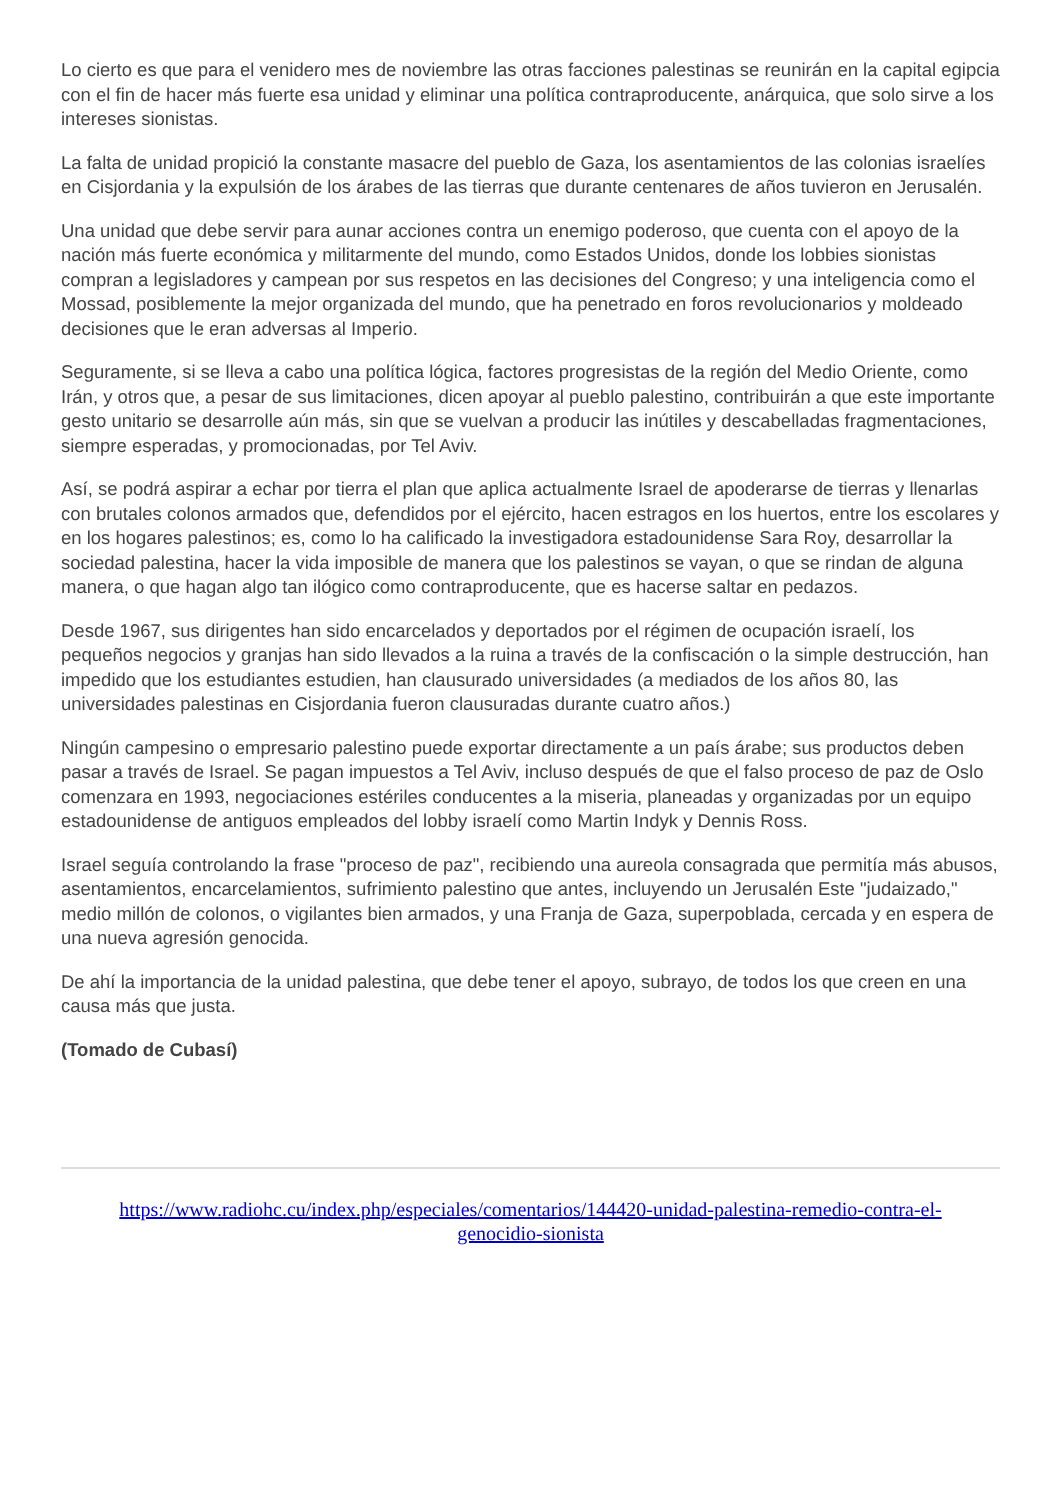Lo cierto es que para el venidero mes de noviembre las otras facciones palestinas se reunirán en la capital egipcia con el fin de hacer más fuerte esa unidad y eliminar una política contraproducente, anárquica, que solo sirve a los intereses sionistas.
La falta de unidad propició la constante masacre del pueblo de Gaza, los asentamientos de las colonias israelíes en Cisjordania y la expulsión de los árabes de las tierras que durante centenares de años tuvieron en Jerusalén.
Una unidad que debe servir para aunar acciones contra un enemigo poderoso, que cuenta con el apoyo de la nación más fuerte económica y militarmente del mundo, como Estados Unidos, donde los lobbies sionistas compran a legisladores y campean por sus respetos en las decisiones del Congreso; y una inteligencia como el Mossad, posiblemente la mejor organizada del mundo, que ha penetrado en foros revolucionarios y moldeado decisiones que le eran adversas al Imperio.
Seguramente, si se lleva a cabo una política lógica, factores progresistas de la región del Medio Oriente, como Irán, y otros que, a pesar de sus limitaciones, dicen apoyar al pueblo palestino, contribuirán a que este importante gesto unitario se desarrolle aún más, sin que se vuelvan a producir las inútiles y descabelladas fragmentaciones, siempre esperadas, y promocionadas, por Tel Aviv.
Así, se podrá aspirar a echar por tierra el plan que aplica actualmente Israel de apoderarse de tierras y llenarlas con brutales colonos armados que, defendidos por el ejército, hacen estragos en los huertos, entre los escolares y en los hogares palestinos; es, como lo ha calificado la investigadora estadounidense Sara Roy, desarrollar la sociedad palestina, hacer la vida imposible de manera que los palestinos se vayan, o que se rindan de alguna manera, o que hagan algo tan ilógico como contraproducente, que es hacerse saltar en pedazos.
Desde 1967, sus dirigentes han sido encarcelados y deportados por el régimen de ocupación israelí, los pequeños negocios y granjas han sido llevados a la ruina a través de la confiscación o la simple destrucción, han impedido que los estudiantes estudien, han clausurado universidades (a mediados de los años 80, las universidades palestinas en Cisjordania fueron clausuradas durante cuatro años.)
Ningún campesino o empresario palestino puede exportar directamente a un país árabe; sus productos deben pasar a través de Israel. Se pagan impuestos a Tel Aviv, incluso después de que el falso proceso de paz de Oslo comenzara en 1993, negociaciones estériles conducentes a la miseria, planeadas y organizadas por un equipo estadounidense de antiguos empleados del lobby israelí como Martin Indyk y Dennis Ross.
Israel seguía controlando la frase "proceso de paz", recibiendo una aureola consagrada que permitía más abusos, asentamientos, encarcelamientos, sufrimiento palestino que antes, incluyendo un Jerusalén Este "judaizado," medio millón de colonos, o vigilantes bien armados, y una Franja de Gaza, superpoblada, cercada y en espera de una nueva agresión genocida.
De ahí la importancia de la unidad palestina, que debe tener el apoyo, subrayo, de todos los que creen en una causa más que justa.
(Tomado de Cubasí)
https://www.radiohc.cu/index.php/especiales/comentarios/144420-unidad-palestina-remedio-contra-el-genocidio-sionista